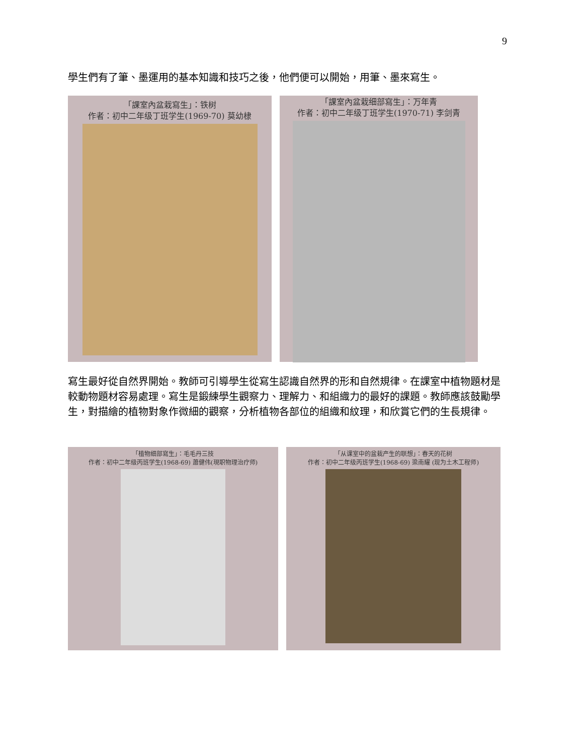9
學生們有了筆、墨運用的基本知識和技巧之後，他們便可以開始，用筆、墨來寫生。
「課室內盆栽寫生」：铁树
作者：初中二年级丁班学生(1969-70) 莫幼棣
「課室內盆栽细部寫生」：万年青
作者：初中二年级丁班学生(1970-71) 李剑青
寫生最好從自然界開始。教師可引導學生從寫生認識自然界的形和自然規律。在課室中植物題材是較動物題材容易處理。寫生是鍛練學生觀察力、理解力、和組織力的最好的課題。教師應該鼓勵學生，對描繪的植物對象作微細的觀察，分析植物各部位的組織和紋理，和欣賞它們的生長規律。
「植物细部寫生」：毛毛丹三技
作者：初中二年级丙班学生(1968-69) 蕭健伟(現职物理治疗师)
「从课室中的盆栽产生的联想」：春天的花树
作者：初中二年级丙班学生(1968-69) 梁南耀 (现为土木工程师)